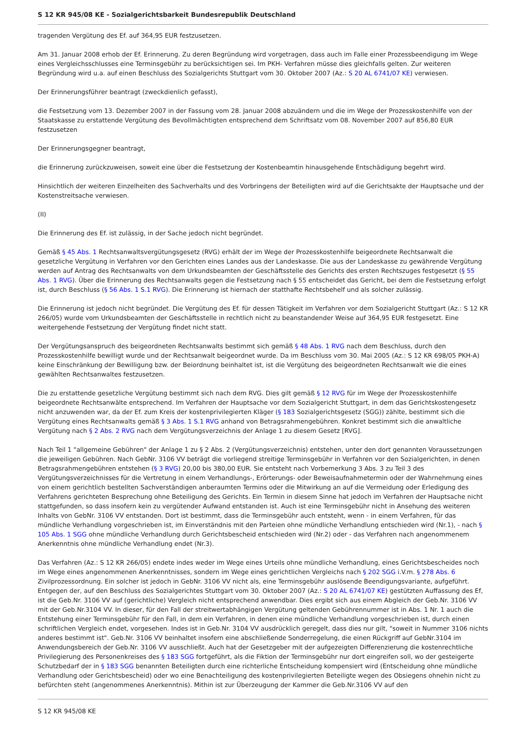S 12 KR 945/08 KE - Sozialgerichtsbarkeit Bundesrepublik Deutschland
tragenden Vergütung des Ef. auf 364,95 EUR festzusetzen.
Am 31. Januar 2008 erhob der Ef. Erinnerung. Zu deren Begründung wird vorgetragen, dass auch im Falle einer Prozessbeendigung im Wege eines Vergleichsschlusses eine Terminsgebühr zu berücksichtigen sei. Im PKH- Verfahren müsse dies gleichfalls gelten. Zur weiteren Begründung wird u.a. auf einen Beschluss des Sozialgerichts Stuttgart vom 30. Oktober 2007 (Az.: S 20 AL 6741/07 KE) verwiesen.
Der Erinnerungsführer beantragt (zweckdienlich gefasst),
die Festsetzung vom 13. Dezember 2007 in der Fassung vom 28. Januar 2008 abzuändern und die im Wege der Prozesskostenhilfe von der Staatskasse zu erstattende Vergütung des Bevollmächtigten entsprechend dem Schriftsatz vom 08. November 2007 auf 856,80 EUR festzusetzen
Der Erinnerungsgegner beantragt,
die Erinnerung zurückzuweisen, soweit eine über die Festsetzung der Kostenbeamtin hinausgehende Entschädigung begehrt wird.
Hinsichtlich der weiteren Einzelheiten des Sachverhalts und des Vorbringens der Beteiligten wird auf die Gerichtsakte der Hauptsache und der Kostenstreitsache verwiesen.
(II)
Die Erinnerung des Ef. ist zulässig, in der Sache jedoch nicht begründet.
Gemäß § 45 Abs. 1 Rechtsanwaltsvergütungsgesetz (RVG) erhält der im Wege der Prozesskostenhilfe beigeordnete Rechtsanwalt die gesetzliche Vergütung in Verfahren vor den Gerichten eines Landes aus der Landeskasse. Die aus der Landeskasse zu gewährende Vergütung werden auf Antrag des Rechtsanwalts von dem Urkundsbeamten der Geschäftsstelle des Gerichts des ersten Rechtszuges festgesetzt (§ 55 Abs. 1 RVG). Über die Erinnerung des Rechtsanwalts gegen die Festsetzung nach § 55 entscheidet das Gericht, bei dem die Festsetzung erfolgt ist, durch Beschluss (§ 56 Abs. 1 S.1 RVG). Die Erinnerung ist hiernach der statthafte Rechtsbehelf und als solcher zulässig.
Die Erinnerung ist jedoch nicht begründet. Die Vergütung des Ef. für dessen Tätigkeit im Verfahren vor dem Sozialgericht Stuttgart (Az.: S 12 KR 266/05) wurde vom Urkundsbeamten der Geschäftsstelle in rechtlich nicht zu beanstandender Weise auf 364,95 EUR festgesetzt. Eine weitergehende Festsetzung der Vergütung findet nicht statt.
Der Vergütungsanspruch des beigeordneten Rechtsanwalts bestimmt sich gemäß § 48 Abs. 1 RVG nach dem Beschluss, durch den Prozesskostenhilfe bewilligt wurde und der Rechtsanwalt beigeordnet wurde. Da im Beschluss vom 30. Mai 2005 (Az.: S 12 KR 698/05 PKH-A) keine Einschränkung der Bewilligung bzw. der Beiordnung beinhaltet ist, ist die Vergütung des beigeordneten Rechtsanwalt wie die eines gewählten Rechtsanwaltes festzusetzen.
Die zu erstattende gesetzliche Vergütung bestimmt sich nach dem RVG. Dies gilt gemäß § 12 RVG für im Wege der Prozesskostenhilfe beigeordnete Rechtsanwälte entsprechend. Im Verfahren der Hauptsache vor dem Sozialgericht Stuttgart, in dem das Gerichtskostengesetz nicht anzuwenden war, da der Ef. zum Kreis der kostenprivilegierten Kläger (§ 183 Sozialgerichtsgesetz (SGG)) zählte, bestimmt sich die Vergütung eines Rechtsanwalts gemäß § 3 Abs. 1 S.1 RVG anhand von Betragsrahmengebühren. Konkret bestimmt sich die anwaltliche Vergütung nach § 2 Abs. 2 RVG nach dem Vergütungsverzeichnis der Anlage 1 zu diesem Gesetz [RVG].
Nach Teil 1 "allgemeine Gebühren" der Anlage 1 zu § 2 Abs. 2 (Vergütungsverzeichnis) entstehen, unter den dort genannten Voraussetzungen die jeweiligen Gebühren. Nach GebNr. 3106 VV beträgt die vorliegend streitige Terminsgebühr in Verfahren vor den Sozialgerichten, in denen Betragsrahmengebühren entstehen (§ 3 RVG) 20,00 bis 380,00 EUR. Sie entsteht nach Vorbemerkung 3 Abs. 3 zu Teil 3 des Vergütungsverzeichnisses für die Vertretung in einem Verhandlungs-, Erörterungs- oder Beweisaufnahmetermin oder der Wahrnehmung eines von einem gerichtlich bestellten Sachverständigen anberaumten Termins oder die Mitwirkung an auf die Vermeidung oder Erledigung des Verfahrens gerichteten Besprechung ohne Beteiligung des Gerichts. Ein Termin in diesem Sinne hat jedoch im Verfahren der Hauptsache nicht stattgefunden, so dass insofern kein zu vergütender Aufwand entstanden ist. Auch ist eine Terminsgebühr nicht in Ansehung des weiteren Inhalts von GebNr. 3106 VV entstanden. Dort ist bestimmt, dass die Terminsgebühr auch entsteht, wenn - in einem Verfahren, für das mündliche Verhandlung vorgeschrieben ist, im Einverständnis mit den Parteien ohne mündliche Verhandlung entschieden wird (Nr.1), - nach § 105 Abs. 1 SGG ohne mündliche Verhandlung durch Gerichtsbescheid entschieden wird (Nr.2) oder - das Verfahren nach angenommenem Anerkenntnis ohne mündliche Verhandlung endet (Nr.3).
Das Verfahren (Az.: S 12 KR 266/05) endete indes weder im Wege eines Urteils ohne mündliche Verhandlung, eines Gerichtsbescheides noch im Wege eines angenommenen Anerkenntnisses, sondern im Wege eines gerichtlichen Vergleichs nach § 202 SGG i.V.m. § 278 Abs. 6 Zivilprozessordnung. Ein solcher ist jedoch in GebNr. 3106 VV nicht als, eine Terminsgebühr auslösende Beendigungsvariante, aufgeführt. Entgegen der, auf den Beschluss des Sozialgerichtes Stuttgart vom 30. Oktober 2007 (Az.: S 20 AL 6741/07 KE) gestützten Auffassung des Ef, ist die Geb.Nr. 3106 VV auf (gerichtliche) Vergleich nicht entsprechend anwendbar. Dies ergibt sich aus einem Abgleich der Geb.Nr. 3106 VV mit der Geb.Nr.3104 VV. In dieser, für den Fall der streitwertabhängigen Vergütung geltenden Gebührennummer ist in Abs. 1 Nr. 1 auch die Entstehung einer Terminsgebühr für den Fall, in dem ein Verfahren, in denen eine mündliche Verhandlung vorgeschrieben ist, durch einen schriftlichen Vergleich endet, vorgesehen. Indes ist in Geb.Nr. 3104 VV ausdrücklich geregelt, dass dies nur gilt, "soweit in Nummer 3106 nichts anderes bestimmt ist". Geb.Nr. 3106 VV beinhaltet insofern eine abschließende Sonderregelung, die einen Rückgriff auf GebNr.3104 im Anwendungsbereich der Geb.Nr. 3106 VV ausschließt. Auch hat der Gesetzgeber mit der aufgezeigten Differenzierung die kostenrechtliche Privilegierung des Personenkreises des § 183 SGG fortgeführt, als die Fiktion der Terminsgebühr nur dort eingreifen soll, wo der gesteigerte Schutzbedarf der in § 183 SGG benannten Beteiligten durch eine richterliche Entscheidung kompensiert wird (Entscheidung ohne mündliche Verhandlung oder Gerichtsbescheid) oder wo eine Benachteiligung des kostenprivilegierten Beteiligte wegen des Obsiegens ohnehin nicht zu befürchten steht (angenommenes Anerkenntnis). Mithin ist zur Überzeugung der Kammer die Geb.Nr.3106 VV auf den
S 12 KR 945/08 KE